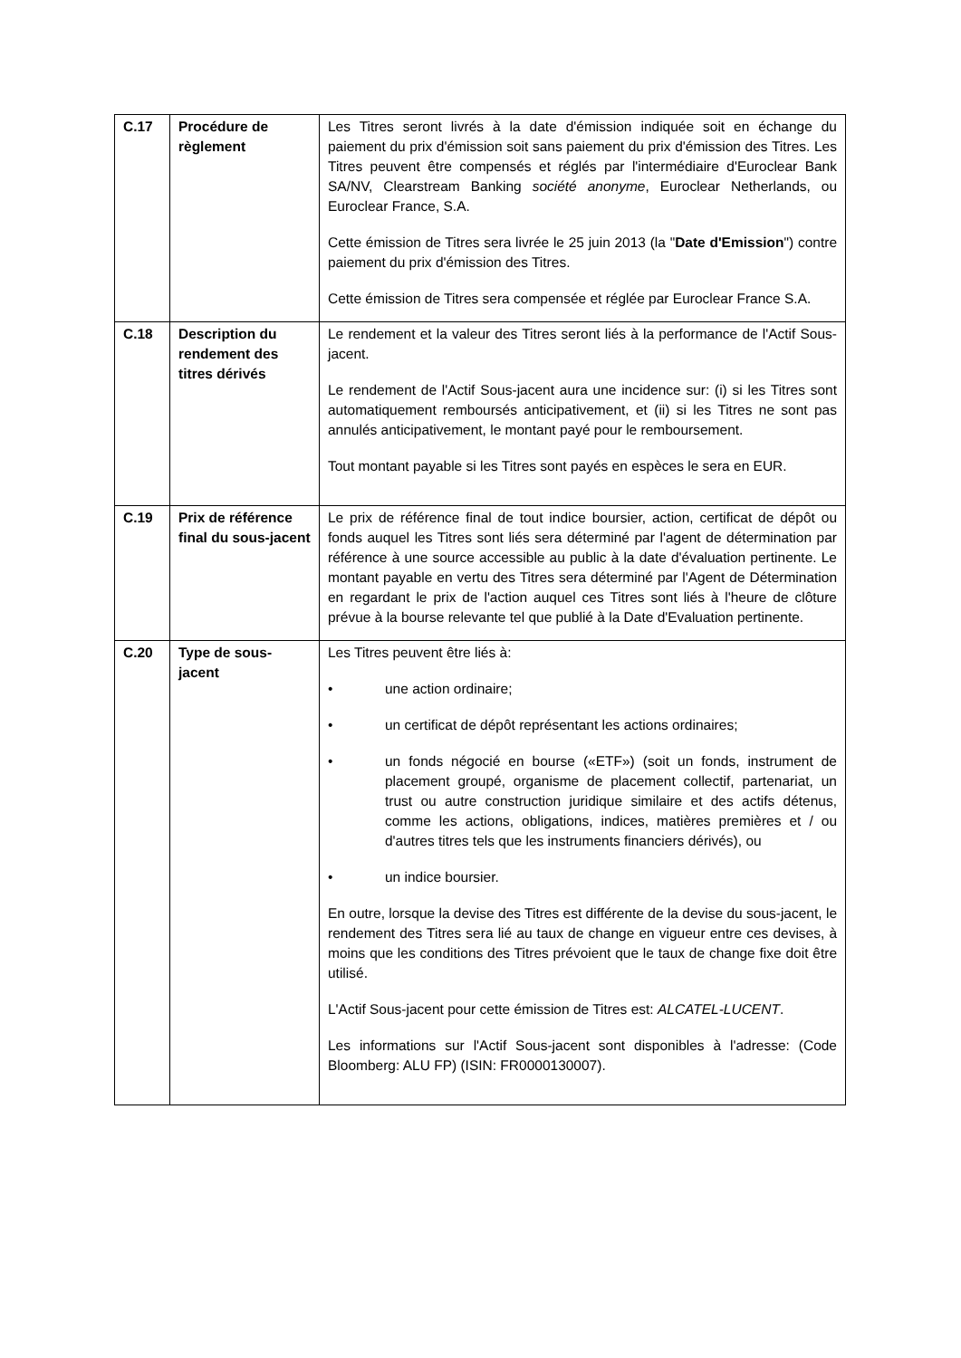| C.17 | Procédure de règlement | Les Titres seront livrés à la date d'émission indiquée soit en échange du paiement du prix d'émission soit sans paiement du prix d'émission des Titres. Les Titres peuvent être compensés et réglés par l'intermédiaire d'Euroclear Bank SA/NV, Clearstream Banking société anonyme , Euroclear Netherlands, ou Euroclear France, S.A. Cette émission de Titres sera livrée le 25 juin 2013 (la " Date d'Emission ") contre paiement du prix d'émission des Titres. Cette émission de Titres sera compensée et réglée par Euroclear France S.A. |
| C.18 | Description du rendement des titres dérivés | Le rendement et la valeur des Titres seront liés à la performance de l'Actif Sous-jacent. Le rendement de l'Actif Sous-jacent aura une incidence sur: (i) si les Titres sont automatiquement remboursés anticipativement, et (ii) si les Titres ne sont pas annulés anticipativement, le montant payé pour le remboursement. Tout montant payable si les Titres sont payés en espèces le sera en EUR. |
| C.19 | Prix de référence final du sous-jacent | Le prix de référence final de tout indice boursier, action, certificat de dépôt ou fonds auquel les Titres sont liés sera déterminé par l'agent de détermination par référence à une source accessible au public à la date d'évaluation pertinente. Le montant payable en vertu des Titres sera déterminé par l'Agent de Détermination en regardant le prix de l'action auquel ces Titres sont liés à l'heure de clôture prévue à la bourse relevante tel que publié à la Date d'Evaluation pertinente. |
| C.20 | Type de sous-jacent | Les Titres peuvent être liés à: • une action ordinaire; • un certificat de dépôt représentant les actions ordinaires; • un fonds négocié en bourse («ETF») (soit un fonds, instrument de placement groupé, organisme de placement collectif, partenariat, un trust ou autre construction juridique similaire et des actifs détenus, comme les actions, obligations, indices, matières premières et / ou d'autres titres tels que les instruments financiers dérivés), ou • un indice boursier. En outre, lorsque la devise des Titres est différente de la devise du sous-jacent, le rendement des Titres sera lié au taux de change en vigueur entre ces devises, à moins que les conditions des Titres prévoient que le taux de change fixe doit être utilisé. L'Actif Sous-jacent pour cette émission de Titres est: ALCATEL-LUCENT . Les informations sur l'Actif Sous-jacent sont disponibles à l'adresse: (Code Bloomberg: ALU FP) (ISIN: FR0000130007). |